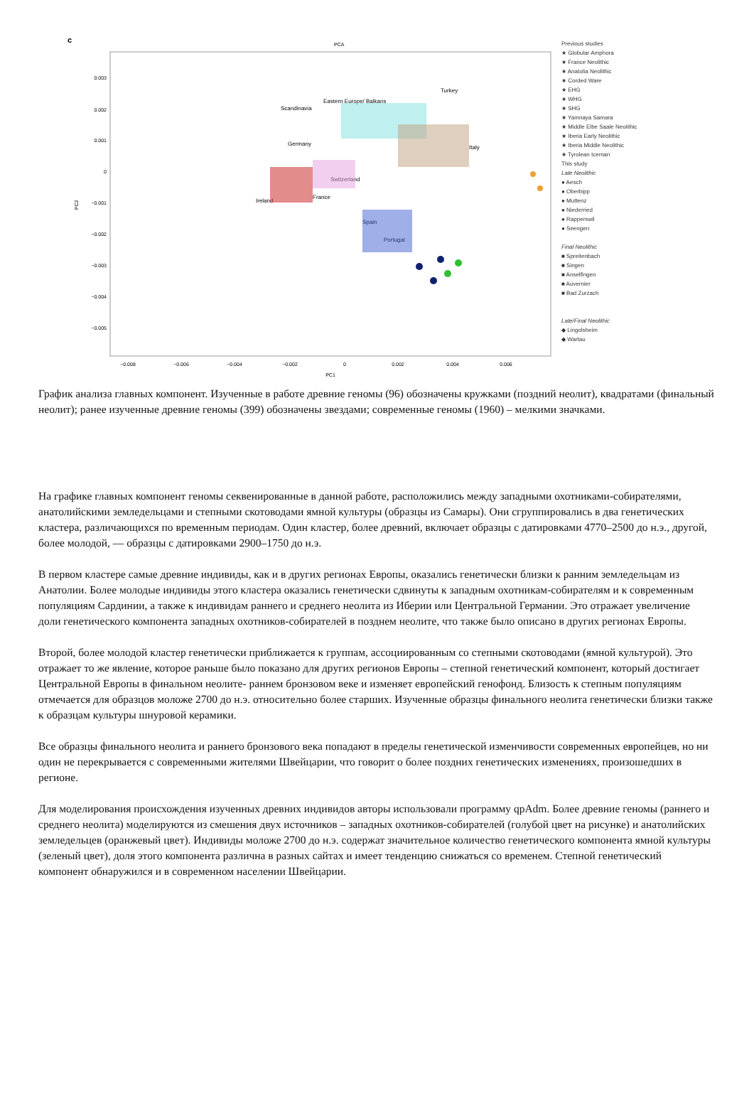c
PCA
0.003
0.002
0.001
0
−0.001
−0.002
−0.003
−0.004
−0.005
−0.008
−0.006
−0.004
−0.002
0
0.002
0.004
0.006
PC1
PC2
Scandinavia
Eastern Europe/ Balkans
Turkey
Italy
Germany
Ireland
Switzerland
France
Spain
Portugal
Previous studies
★ Globular Amphora
★ France Neolithic
★ Anatolia Neolithic
★ Corded Ware
★ EHG
★ WHG
★ SHG
★ Yamnaya Samara
★ Middle Elbe Saale Neolithic
★ Iberia Early Neolithic
★ Iberia Middle Neolithic
★ Tyrolean Iceman
This study
Late Neolithic
● Aesch
● Oberbipp
● Muttenz
● Niederried
● Rapperswil
● Seengen
Final Neolithic
■ Spreitenbach
■ Singen
■ Anselfingen
■ Auvernier
■ Bad Zurzach
Late/Final Neolithic
◆ Lingolsheim
◆ Wartau
График анализа главных компонент. Изученные в работе древние геномы (96) обозначены кружками (поздний неолит), квадратами (финальный неолит); ранее изученные древние геномы (399) обозначены звездами; современные геномы (1960) – мелкими значками.
На графике главных компонент геномы секвенированные в данной работе, расположились между западными охотниками-собирателями, анатолийскими земледельцами и степными скотоводами ямной культуры (образцы из Самары). Они сгруппировались в два генетических кластера, различающихся по временным периодам. Один кластер, более древний, включает образцы с датировками 4770–2500 до н.э., другой, более молодой, — образцы с датировками 2900–1750 до н.э.
В первом кластере самые древние индивиды, как и в других регионах Европы, оказались генетически близки к ранним земледельцам из Анатолии. Более молодые индивиды этого кластера оказались генетически сдвинуты к западным охотникам-собирателям и к современным популяциям Сардинии, а также к индивидам раннего и среднего неолита из Иберии или Центральной Германии. Это отражает увеличение доли генетического компонента западных охотников-собирателей в позднем неолите, что также было описано в других регионах Европы.
Второй, более молодой кластер генетически приближается к группам, ассоциированным со степными скотоводами (ямной культурой). Это отражает то же явление, которое раньше было показано для других регионов Европы – степной генетический компонент, который достигает Центральной Европы в финальном неолите- раннем бронзовом веке и изменяет европейский генофонд. Близость к степным популяциям отмечается для образцов моложе 2700 до н.э. относительно более старших. Изученные образцы финального неолита генетически близки также к образцам культуры шнуровой керамики.
Все образцы финального неолита и раннего бронзового века попадают в пределы генетической изменчивости современных европейцев, но ни один не перекрывается с современными жителями Швейцарии, что говорит о более поздних генетических изменениях, произошедших в регионе.
Для моделирования происхождения изученных древних индивидов авторы использовали программу qpAdm. Более древние геномы (раннего и среднего неолита) моделируются из смешения двух источников – западных охотников-собирателей (голубой цвет на рисунке) и анатолийских земледельцев (оранжевый цвет). Индивиды моложе 2700 до н.э. содержат значительное количество генетического компонента ямной культуры (зеленый цвет), доля этого компонента различна в разных сайтах и имеет тенденцию снижаться со временем. Степной генетический компонент обнаружился и в современном населении Швейцарии.